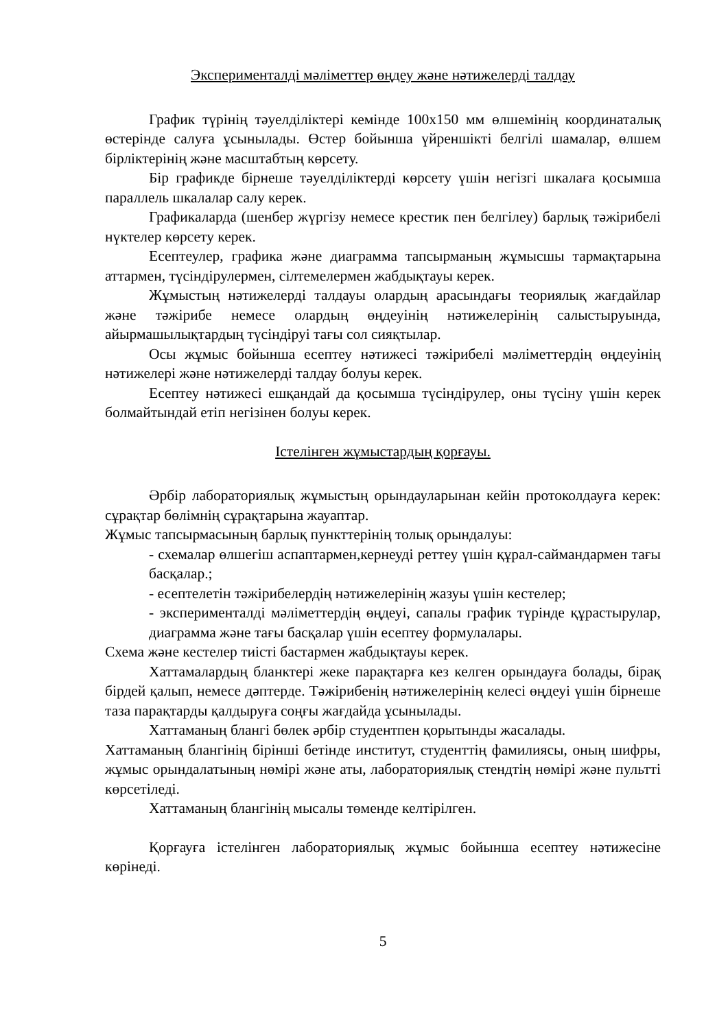Эксперименталді мәліметтер өңдеу және нәтижелерді талдау
График түрінің тәуелділіктері кемінде 100х150 мм өлшемінің координаталық өстерінде салуға ұсынылады. Өстер бойынша үйреншікті белгілі шамалар, өлшем бірліктерінің және масштабтың көрсету.
Бір графикде бірнеше тәуелділіктерді көрсету үшін негізгі шкалаға қосымша параллель шкалалар салу керек.
Графикаларда (шенбер жүргізу немесе крестик пен белгілеу) барлық тәжірибелі нүктелер көрсету керек.
Есептеулер, графика және диаграмма тапсырманың жұмысшы тармақтарына аттармен, түсіндірулермен, сілтемелермен жабдықтауы керек.
Жұмыстың нәтижелерді талдауы олардың арасындағы теориялық жағдайлар және тәжірибе немесе олардың өңдеуінің нәтижелерінің салыстыруында, айырмашылықтардың түсіндіруі тағы сол сияқтылар.
Осы жұмыс бойынша есептеу нәтижесі тәжірибелі мәліметтердің өңдеуінің нәтижелері және нәтижелерді талдау болуы керек.
Есептеу нәтижесі ешқандай да қосымша түсіндірулер, оны түсіну үшін керек болмайтындай етіп негізінен болуы керек.
Істелінген жұмыстардың қорғауы.
Әрбір лабораториялық жұмыстың орындауларынан кейін протоколдауға керек: сұрақтар бөлімнің сұрақтарына жауаптар.
Жұмыс тапсырмасының барлық пункттерінің толық орындалуы:
- схемалар өлшегіш аспаптармен,кернеуді реттеу үшін құрал-саймандармен тағы басқалар.;
- есептелетін тәжірибелердің нәтижелерінің жазуы үшін кестелер;
- эксперименталді мәліметтердің өңдеуі, сапалы график түрінде құрастырулар, диаграмма және тағы басқалар үшін есептеу формулалары.
Схема және кестелер тиісті бастармен жабдықтауы керек.
Хаттамалардың бланктері жеке парақтарға кез келген орындауға болады, бірақ бірдей қалып, немесе дәптерде. Тәжірибенің нәтижелерінің келесі өңдеуі үшін бірнеше таза парақтарды қалдыруға соңғы жағдайда ұсынылады.
Хаттаманың блангі бөлек әрбір студентпен қорытынды жасалады.
Хаттаманың блангінің бірінші бетінде институт, студенттің фамилиясы, оның шифры, жұмыс орындалатының нөмірі және аты, лабораториялық стендтің нөмірі және пультті көрсетіледі.
Хаттаманың блангінің мысалы төменде келтірілген.
Қорғауға істелінген лабораториялық жұмыс бойынша есептеу нәтижесіне көрінеді.
5